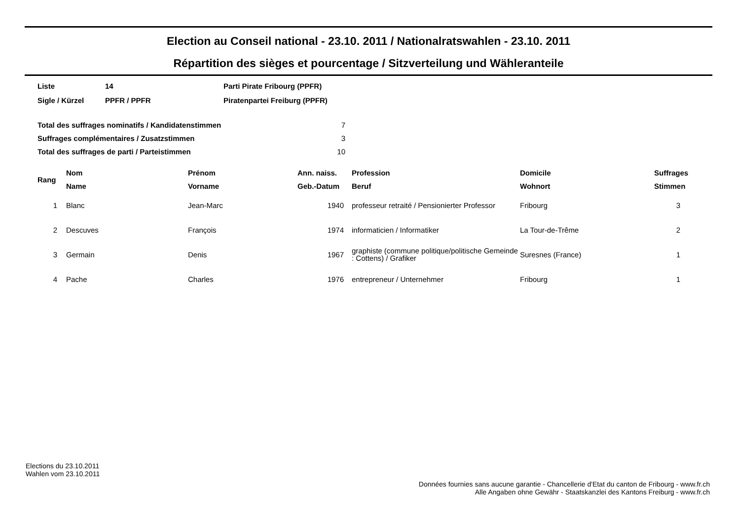Election au Conseil national - 23.10. 2011 / Nationalratswahlen - 23.10. 2011
Répartition des sièges et pourcentage / Sitzverteilung und Wähleranteile
| Liste | 14 | Parti Pirate Fribourg (PPFR) |
| Sigle / Kürzel | PPFR / PPFR | Piratenpartei Freiburg (PPFR) |
| Total des suffrages nominatifs / Kandidatenstimmen | 7 |
| Suffrages complémentaires / Zusatzstimmen | 3 |
| Total des suffrages de parti / Parteistimmen | 10 |
| Rang | Nom | Prénom | Ann. naiss. | Profession | Domicile | Suffrages |
| --- | --- | --- | --- | --- | --- | --- |
| | Name | Vorname | Geb.-Datum | Beruf | Wohnort | Stimmen |
| 1 | Blanc | Jean-Marc | 1940 | professeur retraité / Pensionierter Professor | Fribourg | 3 |
| 2 | Descuves | François | 1974 | informaticien / Informatiker | La Tour-de-Trême | 2 |
| 3 | Germain | Denis | 1967 | graphiste (commune politique/politische Gemeinde : Cottens) / Grafiker | Suresnes (France) | 1 |
| 4 | Pache | Charles | 1976 | entrepreneur / Unternehmer | Fribourg | 1 |
Elections du 23.10.2011
Wahlen vom 23.10.2011
Données fournies sans aucune garantie - Chancellerie d'Etat du canton de Fribourg - www.fr.ch
Alle Angaben ohne Gewähr - Staatskanzlei des Kantons Freiburg - www.fr.ch